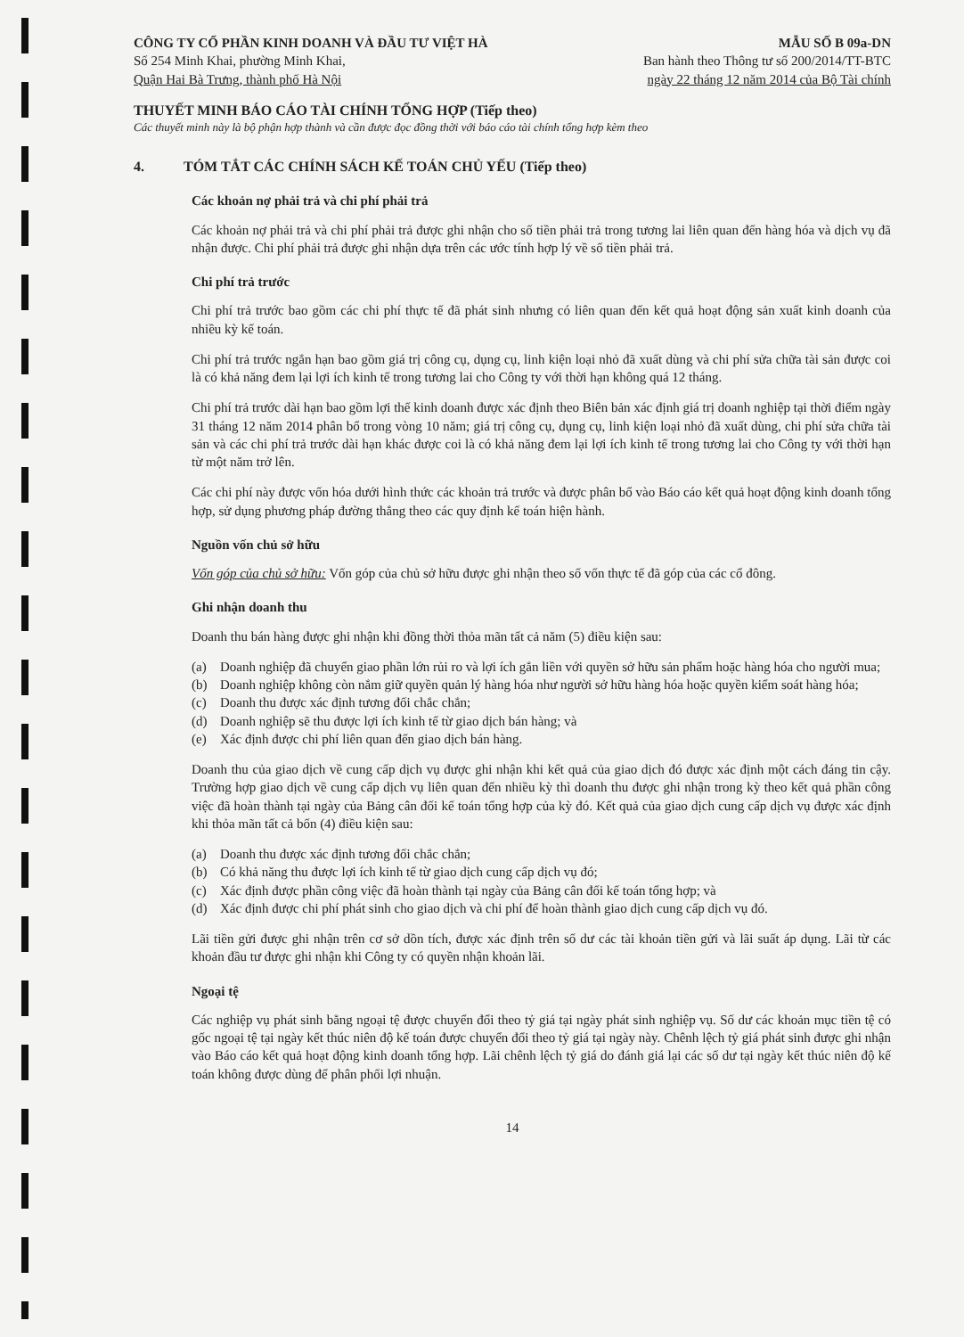CÔNG TY CỔ PHẦN KINH DOANH VÀ ĐẦU TƯ VIỆT HÀ
Số 254 Minh Khai, phường Minh Khai,
Quận Hai Bà Trưng, thành phố Hà Nội
MẪU SỐ B 09a-DN
Ban hành theo Thông tư số 200/2014/TT-BTC
ngày 22 tháng 12 năm 2014 của Bộ Tài chính
THUYẾT MINH BÁO CÁO TÀI CHÍNH TỔNG HỢP (Tiếp theo)
Các thuyết minh này là bộ phận hợp thành và cần được đọc đồng thời với báo cáo tài chính tổng hợp kèm theo
4. TÓM TẮT CÁC CHÍNH SÁCH KẾ TOÁN CHỦ YẾU (Tiếp theo)
Các khoản nợ phải trả và chi phí phải trả
Các khoản nợ phải trả và chi phí phải trả được ghi nhận cho số tiền phải trả trong tương lai liên quan đến hàng hóa và dịch vụ đã nhận được. Chi phí phải trả được ghi nhận dựa trên các ước tính hợp lý về số tiền phải trả.
Chi phí trả trước
Chi phí trả trước bao gồm các chi phí thực tế đã phát sinh nhưng có liên quan đến kết quả hoạt động sản xuất kinh doanh của nhiều kỳ kế toán.
Chi phí trả trước ngắn hạn bao gồm giá trị công cụ, dụng cụ, linh kiện loại nhỏ đã xuất dùng và chi phí sửa chữa tài sản được coi là có khả năng đem lại lợi ích kinh tế trong tương lai cho Công ty với thời hạn không quá 12 tháng.
Chi phí trả trước dài hạn bao gồm lợi thế kinh doanh được xác định theo Biên bản xác định giá trị doanh nghiệp tại thời điểm ngày 31 tháng 12 năm 2014 phân bổ trong vòng 10 năm; giá trị công cụ, dụng cụ, linh kiện loại nhỏ đã xuất dùng, chi phí sửa chữa tài sản và các chi phí trả trước dài hạn khác được coi là có khả năng đem lại lợi ích kinh tế trong tương lai cho Công ty với thời hạn từ một năm trở lên.
Các chi phí này được vốn hóa dưới hình thức các khoản trả trước và được phân bổ vào Báo cáo kết quả hoạt động kinh doanh tổng hợp, sử dụng phương pháp đường thẳng theo các quy định kế toán hiện hành.
Nguồn vốn chủ sở hữu
Vốn góp của chủ sở hữu: Vốn góp của chủ sở hữu được ghi nhận theo số vốn thực tế đã góp của các cổ đông.
Ghi nhận doanh thu
Doanh thu bán hàng được ghi nhận khi đồng thời thỏa mãn tất cả năm (5) điều kiện sau:
(a) Doanh nghiệp đã chuyển giao phần lớn rủi ro và lợi ích gắn liền với quyền sở hữu sản phẩm hoặc hàng hóa cho người mua;
(b) Doanh nghiệp không còn nắm giữ quyền quản lý hàng hóa như người sở hữu hàng hóa hoặc quyền kiểm soát hàng hóa;
(c) Doanh thu được xác định tương đối chắc chắn;
(d) Doanh nghiệp sẽ thu được lợi ích kinh tế từ giao dịch bán hàng; và
(e) Xác định được chi phí liên quan đến giao dịch bán hàng.
Doanh thu của giao dịch về cung cấp dịch vụ được ghi nhận khi kết quả của giao dịch đó được xác định một cách đáng tin cậy. Trường hợp giao dịch về cung cấp dịch vụ liên quan đến nhiều kỳ thì doanh thu được ghi nhận trong kỳ theo kết quả phần công việc đã hoàn thành tại ngày của Bảng cân đối kế toán tổng hợp của kỳ đó. Kết quả của giao dịch cung cấp dịch vụ được xác định khi thỏa mãn tất cả bốn (4) điều kiện sau:
(a) Doanh thu được xác định tương đối chắc chắn;
(b) Có khả năng thu được lợi ích kinh tế từ giao dịch cung cấp dịch vụ đó;
(c) Xác định được phần công việc đã hoàn thành tại ngày của Bảng cân đối kế toán tổng hợp; và
(d) Xác định được chi phí phát sinh cho giao dịch và chi phí để hoàn thành giao dịch cung cấp dịch vụ đó.
Lãi tiền gửi được ghi nhận trên cơ sở dồn tích, được xác định trên số dư các tài khoản tiền gửi và lãi suất áp dụng. Lãi từ các khoản đầu tư được ghi nhận khi Công ty có quyền nhận khoản lãi.
Ngoại tệ
Các nghiệp vụ phát sinh bằng ngoại tệ được chuyển đổi theo tỷ giá tại ngày phát sinh nghiệp vụ. Số dư các khoản mục tiền tệ có gốc ngoại tệ tại ngày kết thúc niên độ kế toán được chuyển đổi theo tỷ giá tại ngày này. Chênh lệch tỷ giá phát sinh được ghi nhận vào Báo cáo kết quả hoạt động kinh doanh tổng hợp. Lãi chênh lệch tỷ giá do đánh giá lại các số dư tại ngày kết thúc niên độ kế toán không được dùng để phân phối lợi nhuận.
14